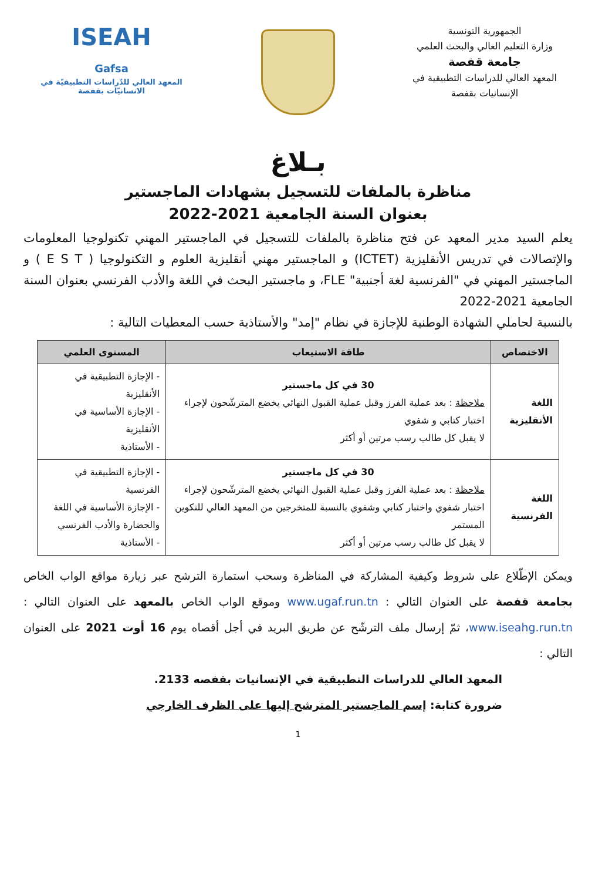الجمهورية التونسية
وزارة التعليم العالي والبحث العلمي
جامعة قفصة
المعهد العالي للدراسات التطبيقية في الإنسانيات بقفصة
ISEAH
Gafsa
المعهد العالي للدّراسات التطبيقيّة في الانسانيّات بقفصة
بـلاغ
مناظرة بالملفات للتسجيل بشهادات الماجستير
بعنوان السنة الجامعية 2021-2022
يعلم السيد مدير المعهد عن فتح مناظرة بالملفات للتسجيل في الماجستير المهني تكنولوجيا المعلومات والإتصالات في تدريس الأنقليزية (ICTET) و الماجستير مهني أنقليزية العلوم و التكنولوجيا ( E S T ) و الماجستير المهني في "الفرنسية لغة أجنبية" FLE، و ماجستير البحث في اللغة والأدب الفرنسي بعنوان السنة الجامعية 2021-2022
بالنسبة لحاملي الشهادة الوطنية للإجازة في نظام "إمد" والأستاذية حسب المعطيات التالية :
| الاختصاص | طاقة الاستيعاب | المستوى العلمي |
| --- | --- | --- |
| اللغة الأنقليزية | 30 في كل ماجستير ملاحظة : بعد عملية الفرز وقبل عملية القبول النهائي يخضع المترشّحون لإجراء اختبار كتابي و شفوي لا يقبل كل طالب رسب مرتين أو أكثر | - الإجازة التطبيقية في الأنقليزية - الإجازة الأساسية في الأنقليزية - الأستاذية |
| اللغة الفرنسية | 30 في كل ماجستير ملاحظة : بعد عملية الفرز وقبل عملية القبول النهائي يخضع المترشّحون لإجراء اختبار شفوي واختبار كتابي وشفوي بالنسبة للمتخرجين من المعهد العالي للتكوين المستمر لا يقبل كل طالب رسب مرتين أو أكثر | - الإجازة التطبيقية في الفرنسية - الإجازة الأساسية في اللغة والحضارة والأدب الفرنسي - الأستاذية |
ويمكن الإطّلاع على شروط وكيفية المشاركة في المناظرة وسحب استمارة الترشح عبر زيارة مواقع الواب الخاص بجامعة قفصة على العنوان التالي : www.ugaf.run.tn وموقع الواب الخاص بالمعهد على العنوان التالي : www.iseahg.run.tn، ثمّ إرسال ملف الترشّح عن طريق البريد في أجل أقصاه يوم 16 أوت 2021 على العنوان التالي :
المعهد العالي للدراسات التطبيقية في الإنسانيات بقفصه 2133.
ضرورة كتابة: إسم الماجستير المترشح إليها على الظرف الخارجي
1